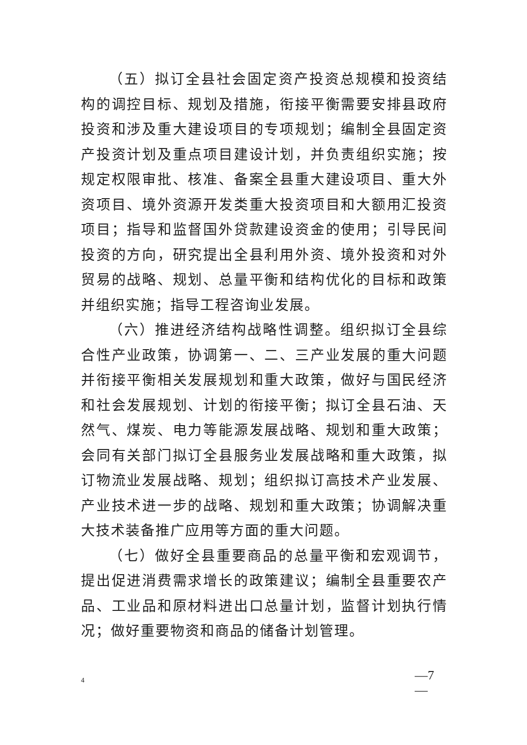（五）拟订全县社会固定资产投资总规模和投资结构的调控目标、规划及措施，衔接平衡需要安排县政府投资和涉及重大建设项目的专项规划；编制全县固定资产投资计划及重点项目建设计划，并负责组织实施；按规定权限审批、核准、备案全县重大建设项目、重大外资项目、境外资源开发类重大投资项目和大额用汇投资项目；指导和监督国外贷款建设资金的使用；引导民间投资的方向，研究提出全县利用外资、境外投资和对外贸易的战略、规划、总量平衡和结构优化的目标和政策并组织实施；指导工程咨询业发展。
（六）推进经济结构战略性调整。组织拟订全县综合性产业政策，协调第一、二、三产业发展的重大问题并衔接平衡相关发展规划和重大政策，做好与国民经济和社会发展规划、计划的衔接平衡；拟订全县石油、天然气、煤炭、电力等能源发展战略、规划和重大政策；会同有关部门拟订全县服务业发展战略和重大政策，拟订物流业发展战略、规划；组织拟订高技术产业发展、产业技术进一步的战略、规划和重大政策；协调解决重大技术装备推广应用等方面的重大问题。
（七）做好全县重要商品的总量平衡和宏观调节，提出促进消费需求增长的政策建议；编制全县重要农产品、工业品和原材料进出口总量计划，监督计划执行情况；做好重要物资和商品的储备计划管理。
—7
—
4